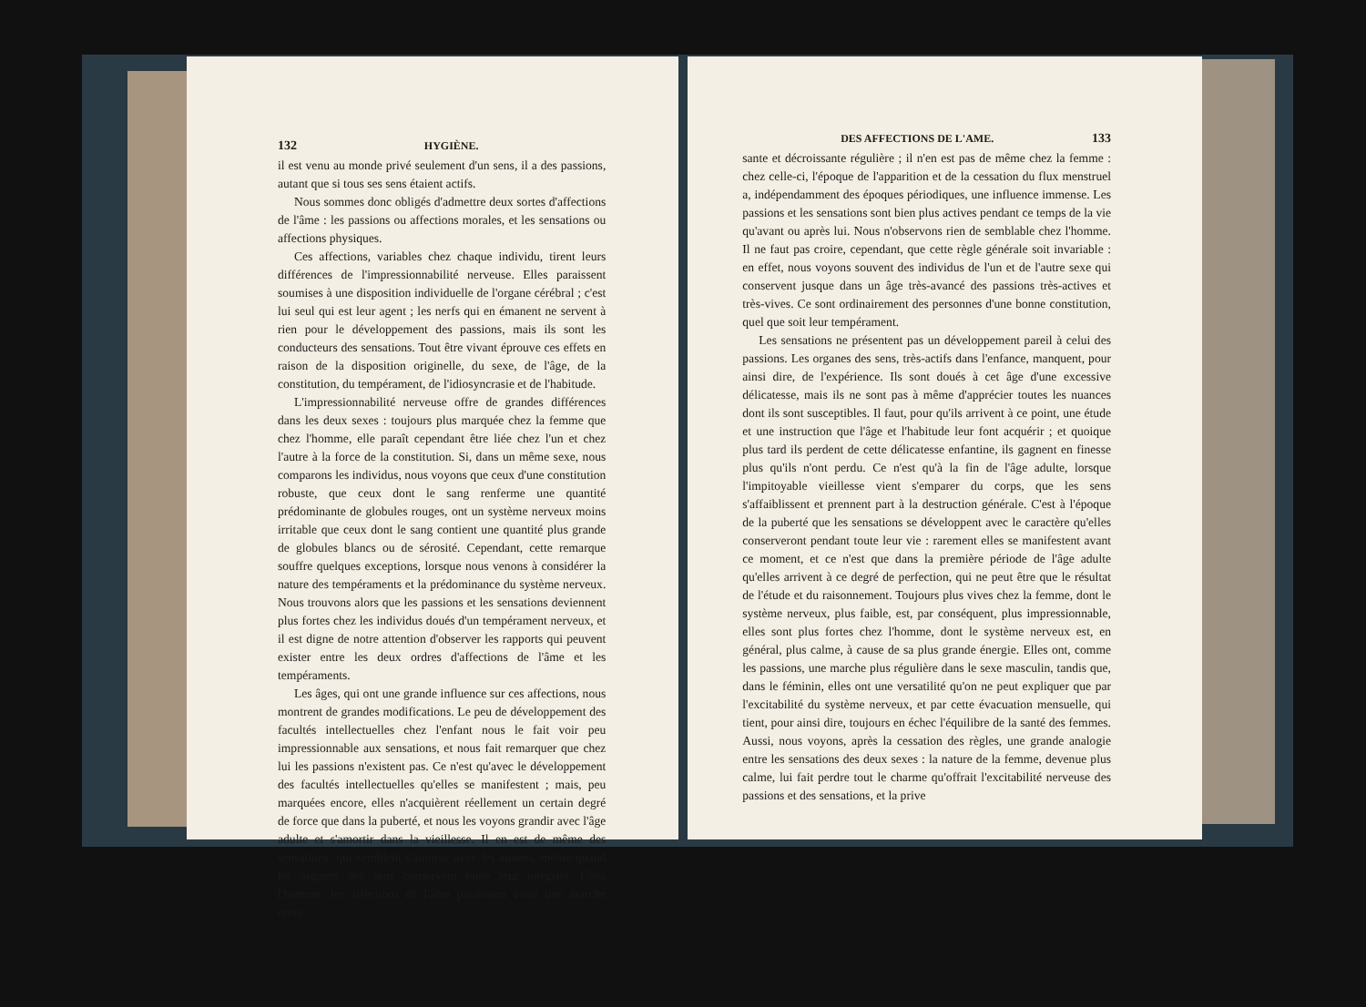132 HYGIÈNE.
il est venu au monde privé seulement d'un sens, il a des passions, autant que si tous ses sens étaient actifs.
Nous sommes donc obligés d'admettre deux sortes d'affections de l'âme : les passions ou affections morales, et les sensations ou affections physiques.
Ces affections, variables chez chaque individu, tirent leurs différences de l'impressionnabilité nerveuse. Elles paraissent soumises à une disposition individuelle de l'organe cérébral ; c'est lui seul qui est leur agent ; les nerfs qui en émanent ne servent à rien pour le développement des passions, mais ils sont les conducteurs des sensations. Tout être vivant éprouve ces effets en raison de la disposition originelle, du sexe, de l'âge, de la constitution, du tempérament, de l'idiosyncrasie et de l'habitude.
L'impressionnabilité nerveuse offre de grandes différences dans les deux sexes : toujours plus marquée chez la femme que chez l'homme, elle paraît cependant être liée chez l'un et chez l'autre à la force de la constitution. Si, dans un même sexe, nous comparons les individus, nous voyons que ceux d'une constitution robuste, que ceux dont le sang renferme une quantité prédominante de globules rouges, ont un système nerveux moins irritable que ceux dont le sang contient une quantité plus grande de globules blancs ou de sérosité. Cependant, cette remarque souffre quelques exceptions, lorsque nous venons à considérer la nature des tempéraments et la prédominance du système nerveux. Nous trouvons alors que les passions et les sensations deviennent plus fortes chez les individus doués d'un tempérament nerveux, et il est digne de notre attention d'observer les rapports qui peuvent exister entre les deux ordres d'affections de l'âme et les tempéraments.
Les âges, qui ont une grande influence sur ces affections, nous montrent de grandes modifications. Le peu de développement des facultés intellectuelles chez l'enfant nous le fait voir peu impressionnable aux sensations, et nous fait remarquer que chez lui les passions n'existent pas. Ce n'est qu'avec le développement des facultés intellectuelles qu'elles se manifestent ; mais, peu marquées encore, elles n'acquièrent réellement un certain degré de force que dans la puberté, et nous les voyons grandir avec l'âge adulte et s'amortir dans la vieillesse. Il en est de même des sensations, qui semblent s'amortir avec les années, même quand les organes des sens conservent toute leur intégrité. Chez l'homme, les affections de l'âme paraissent avoir une marche crois-
DES AFFECTIONS DE L'AME. 133
sante et décroissante régulière ; il n'en est pas de même chez la femme : chez celle-ci, l'époque de l'apparition et de la cessation du flux menstruel a, indépendamment des époques périodiques, une influence immense. Les passions et les sensations sont bien plus actives pendant ce temps de la vie qu'avant ou après lui. Nous n'observons rien de semblable chez l'homme. Il ne faut pas croire, cependant, que cette règle générale soit invariable : en effet, nous voyons souvent des individus de l'un et de l'autre sexe qui conservent jusque dans un âge très-avancé des passions très-actives et très-vives. Ce sont ordinairement des personnes d'une bonne constitution, quel que soit leur tempérament.
Les sensations ne présentent pas un développement pareil à celui des passions. Les organes des sens, très-actifs dans l'enfance, manquent, pour ainsi dire, de l'expérience. Ils sont doués à cet âge d'une excessive délicatesse, mais ils ne sont pas à même d'apprécier toutes les nuances dont ils sont susceptibles. Il faut, pour qu'ils arrivent à ce point, une étude et une instruction que l'âge et l'habitude leur font acquérir ; et quoique plus tard ils perdent de cette délicatesse enfantine, ils gagnent en finesse plus qu'ils n'ont perdu. Ce n'est qu'à la fin de l'âge adulte, lorsque l'impitoyable vieillesse vient s'emparer du corps, que les sens s'affaiblissent et prennent part à la destruction générale. C'est à l'époque de la puberté que les sensations se développent avec le caractère qu'elles conserveront pendant toute leur vie : rarement elles se manifestent avant ce moment, et ce n'est que dans la première période de l'âge adulte qu'elles arrivent à ce degré de perfection, qui ne peut être que le résultat de l'étude et du raisonnement. Toujours plus vives chez la femme, dont le système nerveux, plus faible, est, par conséquent, plus impressionnable, elles sont plus fortes chez l'homme, dont le système nerveux est, en général, plus calme, à cause de sa plus grande énergie. Elles ont, comme les passions, une marche plus régulière dans le sexe masculin, tandis que, dans le féminin, elles ont une versatilité qu'on ne peut expliquer que par l'excitabilité du système nerveux, et par cette évacuation mensuelle, qui tient, pour ainsi dire, toujours en échec l'équilibre de la santé des femmes. Aussi, nous voyons, après la cessation des règles, une grande analogie entre les sensations des deux sexes : la nature de la femme, devenue plus calme, lui fait perdre tout le charme qu'offrait l'excitabilité nerveuse des passions et des sensations, et la prive